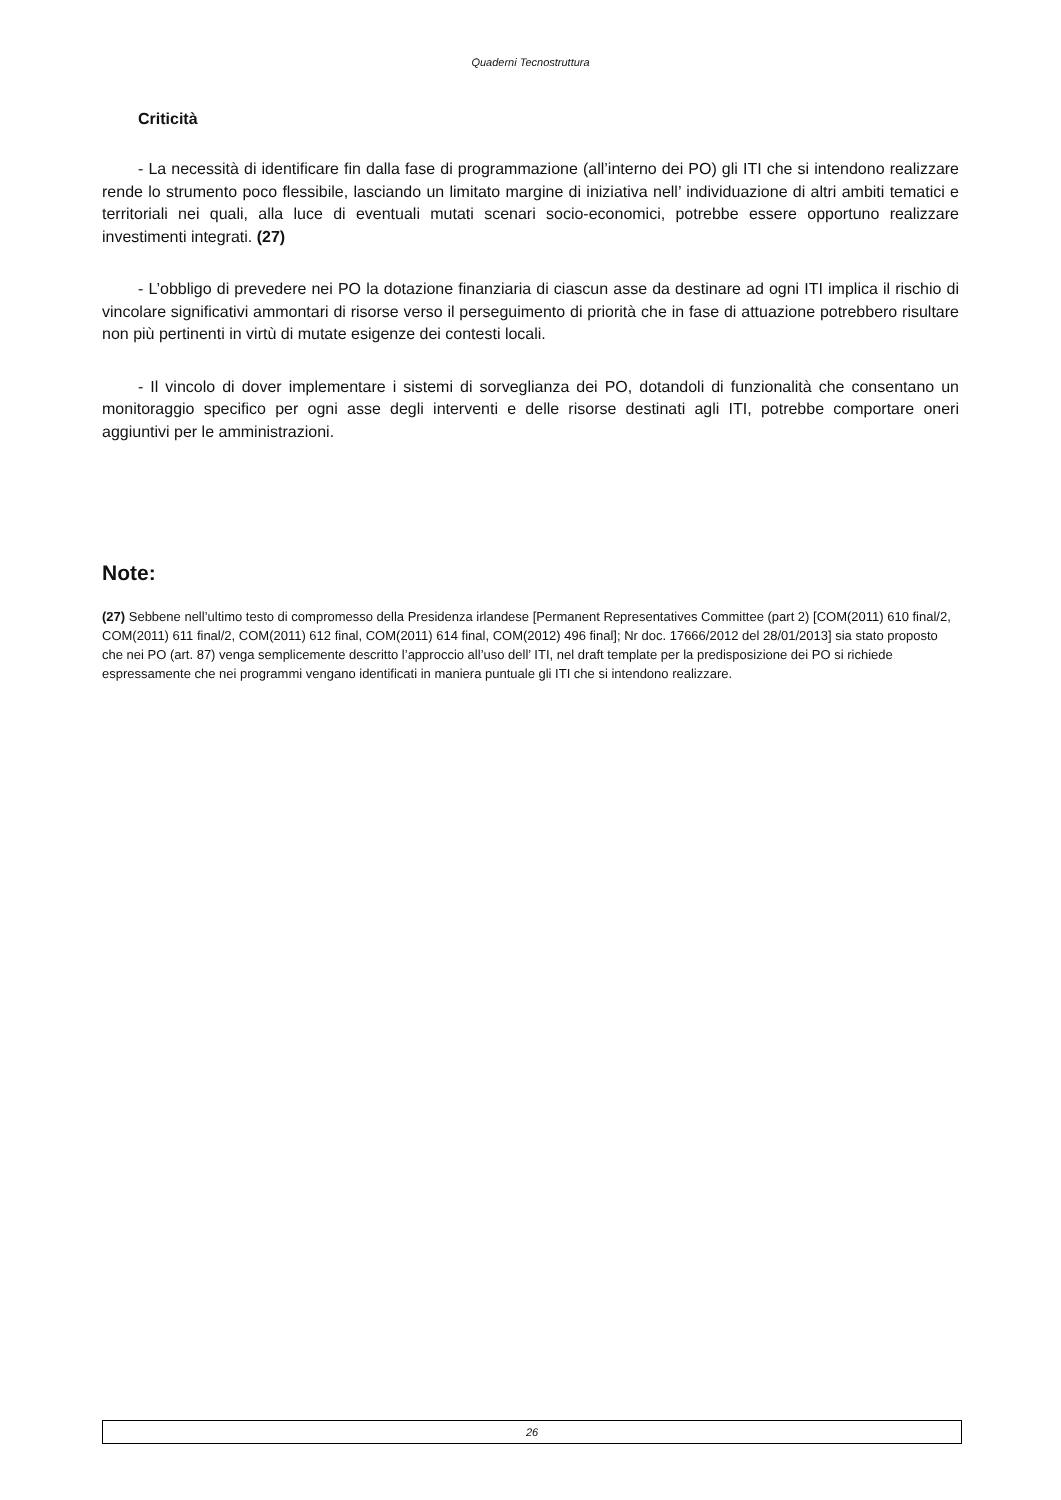Quaderni Tecnostruttura
Criticità
- La necessità di identificare fin dalla fase di programmazione (all’interno dei PO) gli ITI che si intendono realizzare rende lo strumento poco flessibile, lasciando un limitato margine di iniziativa nell’ individuazione di altri ambiti tematici e territoriali nei quali, alla luce di eventuali mutati scenari socio-economici, potrebbe essere opportuno realizzare investimenti integrati. (27)
- L’obbligo di prevedere nei PO la dotazione finanziaria di ciascun asse da destinare ad ogni ITI implica il rischio di vincolare significativi ammontari di risorse verso il perseguimento di priorità che in fase di attuazione potrebbero risultare non più pertinenti in virtù di mutate esigenze dei contesti locali.
- Il vincolo di dover implementare i sistemi di sorveglianza dei PO, dotandoli di funzionalità che consentano un monitoraggio specifico per ogni asse degli interventi e delle risorse destinati agli ITI, potrebbe comportare oneri aggiuntivi per le amministrazioni.
Note:
(27) Sebbene nell’ultimo testo di compromesso della Presidenza irlandese [Permanent Representatives Committee (part 2) [COM(2011) 610 final/2, COM(2011) 611 final/2, COM(2011) 612 final, COM(2011) 614 final, COM(2012) 496 final]; Nr doc. 17666/2012 del 28/01/2013] sia stato proposto che nei PO (art. 87) venga semplicemente descritto l’approccio all’uso dell’ ITI, nel draft template per la predisposizione dei PO si richiede espressamente che nei programmi vengano identificati in maniera puntuale gli ITI che si intendono realizzare.
26